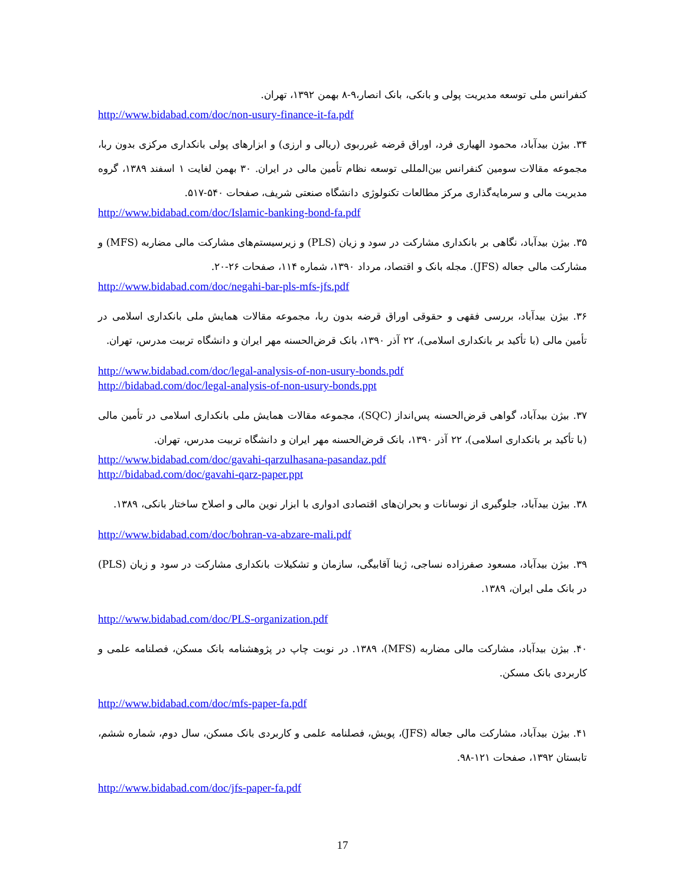کنفرانس ملی توسعه مدیریت پولی و بانکی، بانک انصار،۹-۸ بهمن ۱۳۹۲، تهران.
http://www.bidabad.com/doc/non-usury-finance-it-fa.pdf
۳۴. بیژن بیدآباد، محمود الهیاری فرد، اوراق قرضه غیرربوی (ریالی و ارزی) و ابزارهای پولی بانکداری مرکزی بدون ربا، مجموعه مقالات سومین کنفرانس بین‌المللی توسعه نظام تأمین مالی در ایران. ۳۰ بهمن لغایت ۱ اسفند ۱۳۸۹، گروه مدیریت مالی و سرمایه‌گذاری مرکز مطالعات تکنولوژی دانشگاه صنعتی شریف، صفحات ۵۴۰-۵۱۷.
http://www.bidabad.com/doc/Islamic-banking-bond-fa.pdf
۳۵. بیژن بیدآباد، نگاهی بر بانکداری مشارکت در سود و زیان (PLS) و زیرسیستم‌های مشارکت مالی مضاربه (MFS) و مشارکت مالی جعاله (JFS). مجله بانک و اقتصاد، مرداد ۱۳۹۰، شماره ۱۱۴، صفحات ۲۶-۲۰.
http://www.bidabad.com/doc/negahi-bar-pls-mfs-jfs.pdf
۳۶. بیژن بیدآباد، بررسی فقهی و حقوقی اوراق قرضه بدون ربا، مجموعه مقالات همایش ملی بانکداری اسلامی در تأمین مالی (با تأکید بر بانکداری اسلامی)، ۲۲ آذر ۱۳۹۰، بانک قرض‌الحسنه مهر ایران و دانشگاه تربیت مدرس، تهران.
http://www.bidabad.com/doc/legal-analysis-of-non-usury-bonds.pdf
http://bidabad.com/doc/legal-analysis-of-non-usury-bonds.ppt
۳۷. بیژن بیدآباد، گواهی قرض‌الحسنه پس‌انداز (SQC)، مجموعه مقالات همایش ملی بانکداری اسلامی در تأمین مالی (با تأکید بر بانکداری اسلامی)، ۲۲ آذر ۱۳۹۰، بانک قرض‌الحسنه مهر ایران و دانشگاه تربیت مدرس، تهران.
http://www.bidabad.com/doc/gavahi-qarzulhasana-pasandaz.pdf
http://bidabad.com/doc/gavahi-qarz-paper.ppt
۳۸. بیژن بیدآباد، جلوگیری از نوسانات و بحران‌های اقتصادی ادواری با ابزار نوین مالی و اصلاح ساختار بانکی، ۱۳۸۹.
http://www.bidabad.com/doc/bohran-va-abzare-mali.pdf
۳۹. بیژن بیدآباد، مسعود صفرزاده نساجی، ژینا آقابیگی، سازمان و تشکیلات بانکداری مشارکت در سود و زیان (PLS) در بانک ملی ایران، ۱۳۸۹.
http://www.bidabad.com/doc/PLS-organization.pdf
۴۰. بیژن بیدآباد، مشارکت مالی مضاربه (MFS)، ۱۳۸۹. در نوبت چاپ در پژوهشنامه بانک مسکن، فصلنامه علمی و کاربردی بانک مسکن.
http://www.bidabad.com/doc/mfs-paper-fa.pdf
۴۱. بیژن بیدآباد، مشارکت مالی جعاله (JFS)، پویش، فصلنامه علمی و کاربردی بانک مسکن، سال دوم، شماره ششم، تابستان ۱۳۹۲، صفحات ۱۲۱-۹۸.
http://www.bidabad.com/doc/jfs-paper-fa.pdf
17